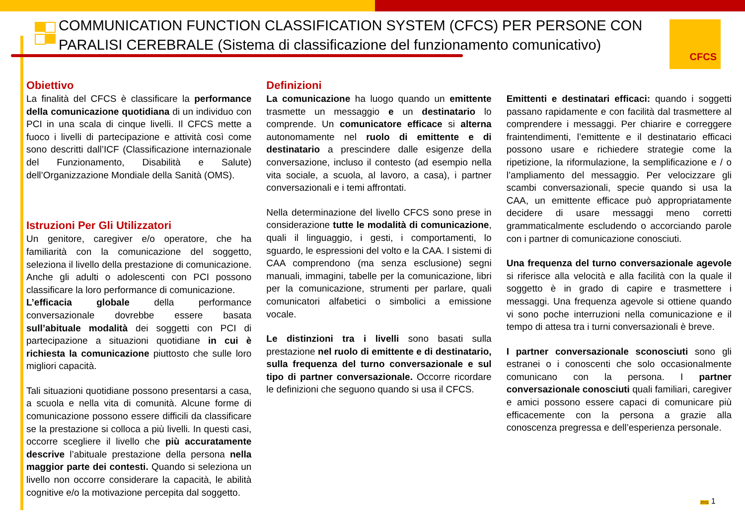COMMUNICATION FUNCTION CLASSIFICATION SYSTEM (CFCS) PER PERSONE CON PARALISI CEREBRALE (Sistema di classificazione del funzionamento comunicativo)
CFCS
Obiettivo
La finalità del CFCS è classificare la performance della comunicazione quotidiana di un individuo con PCI in una scala di cinque livelli. Il CFCS mette a fuoco i livelli di partecipazione e attività così come sono descritti dall’ICF (Classificazione internazionale del Funzionamento, Disabilità e Salute) dell’Organizzazione Mondiale della Sanità (OMS).
Istruzioni Per Gli Utilizzatori
Un genitore, caregiver e/o operatore, che ha familiarità con la comunicazione del soggetto, seleziona il livello della prestazione di comunicazione. Anche gli adulti o adolescenti con PCI possono classificare la loro performance di comunicazione.
L’efficacia globale della performance conversazionale dovrebbe essere basata sull’abituale modalità dei soggetti con PCI di partecipazione a situazioni quotidiane in cui è richiesta la comunicazione piuttosto che sulle loro migliori capacità.
Tali situazioni quotidiane possono presentarsi a casa, a scuola e nella vita di comunità. Alcune forme di comunicazione possono essere difficili da classificare se la prestazione si colloca a più livelli. In questi casi, occorre scegliere il livello che più accuratamente descrive l’abituale prestazione della persona nella maggior parte dei contesti. Quando si seleziona un livello non occorre considerare la capacità, le abilità cognitive e/o la motivazione percepita dal soggetto.
Definizioni
La comunicazione ha luogo quando un emittente trasmette un messaggio e un destinatario lo comprende. Un comunicatore efficace si alterna autonomamente nel ruolo di emittente e di destinatario a prescindere dalle esigenze della conversazione, incluso il contesto (ad esempio nella vita sociale, a scuola, al lavoro, a casa), i partner conversazionali e i temi affrontati.
Nella determinazione del livello CFCS sono prese in considerazione tutte le modalità di comunicazione, quali il linguaggio, i gesti, i comportamenti, lo sguardo, le espressioni del volto e la CAA. I sistemi di CAA comprendono (ma senza esclusione) segni manuali, immagini, tabelle per la comunicazione, libri per la comunicazione, strumenti per parlare, quali comunicatori alfabetici o simbolici a emissione vocale.
Le distinzioni tra i livelli sono basati sulla prestazione nel ruolo di emittente e di destinatario, sulla frequenza del turno conversazionale e sul tipo di partner conversazionale. Occorre ricordare le definizioni che seguono quando si usa il CFCS.
Emittenti e destinatari efficaci: quando i soggetti passano rapidamente e con facilità dal trasmettere al comprendere i messaggi. Per chiarire e correggere fraintendimenti, l’emittente e il destinatario efficaci possono usare e richiedere strategie come la ripetizione, la riformulazione, la semplificazione e / o l’ampliamento del messaggio. Per velocizzare gli scambi conversazionali, specie quando si usa la CAA, un emittente efficace può appropriatamente decidere di usare messaggi meno corretti grammaticalmente escludendo o accorciando parole con i partner di comunicazione conosciuti.
Una frequenza del turno conversazionale agevole si riferisce alla velocità e alla facilità con la quale il soggetto è in grado di capire e trasmettere i messaggi. Una frequenza agevole si ottiene quando vi sono poche interruzioni nella comunicazione e il tempo di attesa tra i turni conversazionali è breve.
I partner conversazionale sconosciuti sono gli estranei o i conoscenti che solo occasionalmente comunicano con la persona. I partner conversazionale conosciuti quali familiari, caregiver e amici possono essere capaci di comunicare più efficacemente con la persona a grazie alla conoscenza pregressa e dell’esperienza personale.
2011 1